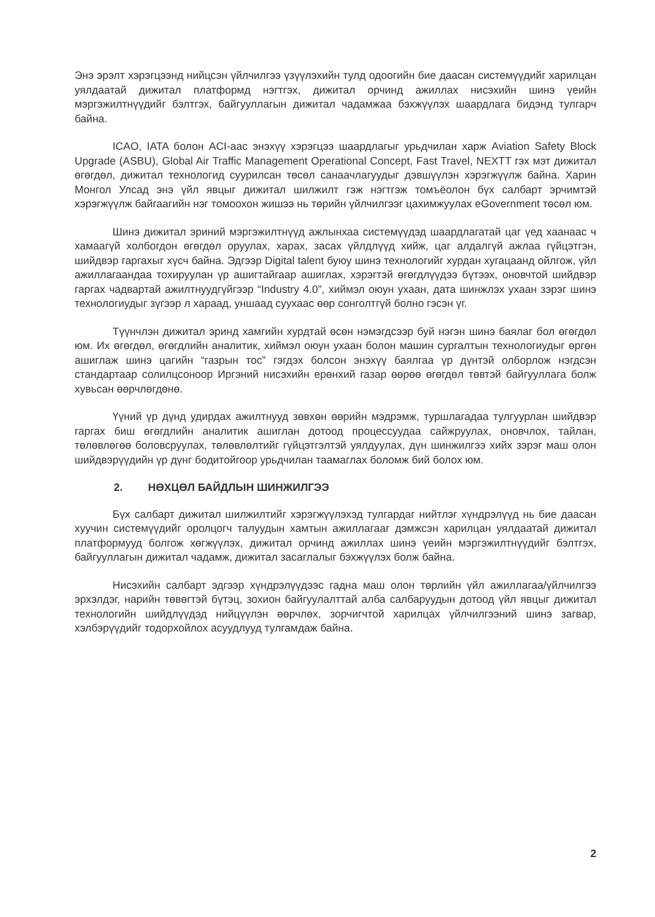Энэ эрэлт хэрэгцээнд нийцсэн үйлчилгээ үзүүлэхийн тулд одоогийн бие даасан системүүдийг харилцан уялдаатай дижитал платформд нэгтгэх, дижитал орчинд ажиллах нисэхийн шинэ үеийн мэргэжилтнүүдийг бэлтгэх, байгууллагын дижитал чадамжаа бэхжүүлэх шаардлага бидэнд тулгарч байна.
ICAO, IATA болон ACI-аас энэхүү хэрэгцээ шаардлагыг урьдчилан харж Aviation Safety Block Upgrade (ASBU), Global Air Traffic Management Operational Concept, Fast Travel, NEXTT гэх мэт дижитал өгөгдөл, дижитал технологид суурилсан төсөл санаачлагуудыг дэвшүүлэн хэрэгжүүлж байна. Харин Монгол Улсад энэ үйл явцыг дижитал шилжилт гэж нэгтгэж томъёолон бүх салбарт эрчимтэй хэрэгжүүлж байгаагийн нэг томоохон жишээ нь төрийн үйлчилгээг цахимжуулах eGovernment төсөл юм.
Шинэ дижитал эриний мэргэжилтнүүд ажлынхаа системүүдэд шаардлагатай цаг үед хаанаас ч хамаагүй холбогдон өгөгдөл оруулах, харах, засах үйлдлүүд хийж, цаг алдалгүй ажлаа гүйцэтгэн, шийдвэр гаргахыг хүсч байна. Эдгээр Digital talent буюу шинэ технологийг хурдан хугацаанд ойлгож, үйл ажиллагаандаа тохируулан үр ашигтайгаар ашиглах, хэрэгтэй өгөгдлүүдээ бүтээх, оновчтой шийдвэр гаргах чадвартай ажилтнуудгүйгээр “Industry 4.0”, хиймэл оюун ухаан, дата шинжлэх ухаан зэрэг шинэ технологиудыг зүгээр л хараад, уншаад суухаас өөр сонголтгүй болно гэсэн үг.
Түүнчлэн дижитал эринд хамгийн хурдтай өсөн нэмэгдсээр буй нэгэн шинэ баялаг бол өгөгдөл юм. Их өгөгдөл, өгөгдлийн аналитик, хиймэл оюун ухаан болон машин сургалтын технологиудыг өргөн ашиглаж шинэ цагийн “газрын тос” гэгдэх болсон энэхүү баялгаа үр дүнтэй олборлож нэгдсэн стандартаар солилцсоноор Иргэний нисэхийн ерөнхий газар өөрөө өгөгдөл төвтэй байгууллага болж хувьсан өөрчлөгдөнө.
Үүний үр дүнд удирдах ажилтнууд зөвхөн өөрийн мэдрэмж, туршлагадаа тулгуурлан шийдвэр гаргах биш өгөгдлийн аналитик ашиглан дотоод процессуудаа сайжруулах, оновчлох, тайлан, төлөвлөгөө боловсруулах, төлөвлөлтийг гүйцэтгэлтэй уялдуулах, дүн шинжилгээ хийх зэрэг маш олон шийдвэрүүдийн үр дүнг бодитойгоор урьдчилан таамаглах боломж бий болох юм.
2. НӨХЦӨЛ БАЙДЛЫН ШИНЖИЛГЭЭ
Бүх салбарт дижитал шилжилтийг хэрэгжүүлэхэд тулгардаг нийтлэг хүндрэлүүд нь бие даасан хуучин системүүдийг оролцогч талуудын хамтын ажиллагааг дэмжсэн харилцан уялдаатай дижитал платформууд болгож хөгжүүлэх, дижитал орчинд ажиллах шинэ үеийн мэргэжилтнүүдийг бэлтгэх, байгууллагын дижитал чадамж, дижитал засаглалыг бэхжүүлэх болж байна.
Нисэхийн салбарт эдгээр хүндрэлүүдээс гадна маш олон төрлийн үйл ажиллагаа/үйлчилгээ эрхэлдэг, нарийн төвөгтэй бүтэц, зохион байгуулалттай алба салбаруудын дотоод үйл явцыг дижитал технологийн шийдлүүдэд нийцүүлэн өөрчлөх, зорчигчтой харилцах үйлчилгээний шинэ загвар, хэлбэрүүдийг тодорхойлох асуудлууд тулгамдаж байна.
2